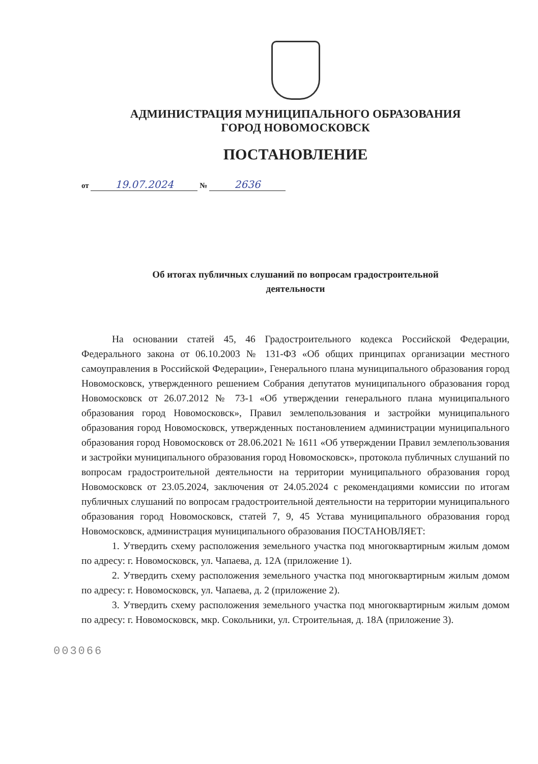АДМИНИСТРАЦИЯ МУНИЦИПАЛЬНОГО ОБРАЗОВАНИЯ
ГОРОД НОВОМОСКОВСК
ПОСТАНОВЛЕНИЕ
от 19.07.2024 № 2636
Об итогах публичных слушаний по вопросам градостроительной
деятельности
На основании статей 45, 46 Градостроительного кодекса Российской Федерации, Федерального закона от 06.10.2003 № 131-ФЗ «Об общих принципах организации местного самоуправления в Российской Федерации», Генерального плана муниципального образования город Новомосковск, утвержденного решением Собрания депутатов муниципального образования город Новомосковск от 26.07.2012 № 73-1 «Об утверждении генерального плана муниципального образования город Новомосковск», Правил землепользования и застройки муниципального образования город Новомосковск, утвержденных постановлением администрации муниципального образования город Новомосковск от 28.06.2021 № 1611 «Об утверждении Правил землепользования и застройки муниципального образования город Новомосковск», протокола публичных слушаний по вопросам градостроительной деятельности на территории муниципального образования город Новомосковск от 23.05.2024, заключения от 24.05.2024 с рекомендациями комиссии по итогам публичных слушаний по вопросам градостроительной деятельности на территории муниципального образования город Новомосковск, статей 7, 9, 45 Устава муниципального образования город Новомосковск, администрация муниципального образования ПОСТАНОВЛЯЕТ:
1. Утвердить схему расположения земельного участка под многоквартирным жилым домом по адресу: г. Новомосковск, ул. Чапаева, д. 12А (приложение 1).
2. Утвердить схему расположения земельного участка под многоквартирным жилым домом по адресу: г. Новомосковск, ул. Чапаева, д. 2 (приложение 2).
3. Утвердить схему расположения земельного участка под многоквартирным жилым домом по адресу: г. Новомосковск, мкр. Сокольники, ул. Строительная, д. 18А (приложение 3).
003066